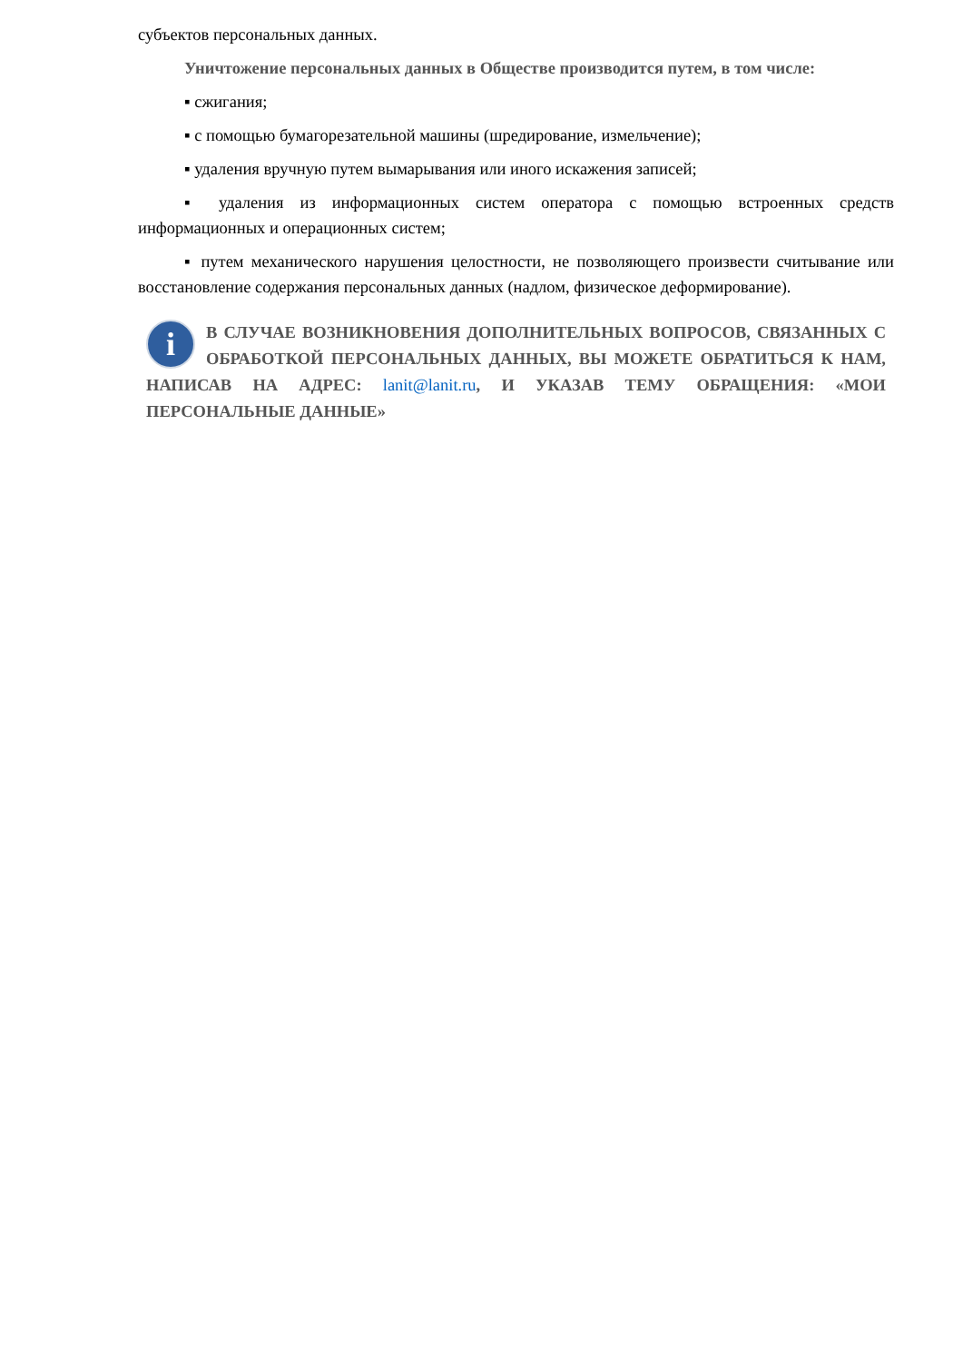субъектов персональных данных.
Уничтожение персональных данных в Обществе производится путем, в том числе:
▪ сжигания;
▪ с помощью бумагорезательной машины (шредирование, измельчение);
▪ удаления вручную путем вымарывания или иного искажения записей;
▪ удаления из информационных систем оператора с помощью встроенных средств информационных и операционных систем;
▪ путем механического нарушения целостности, не позволяющего произвести считывание или восстановление содержания персональных данных (надлом, физическое деформирование).
i
В СЛУЧАЕ ВОЗНИКНОВЕНИЯ ДОПОЛНИТЕЛЬНЫХ ВОПРОСОВ, СВЯЗАННЫХ С ОБРАБОТКОЙ ПЕРСОНАЛЬНЫХ ДАННЫХ, ВЫ МОЖЕТЕ ОБРАТИТЬСЯ К НАМ, НАПИСАВ НА АДРЕС: lanit@lanit.ru, И УКАЗАВ ТЕМУ ОБРАЩЕНИЯ: «МОИ ПЕРСОНАЛЬНЫЕ ДАННЫЕ»